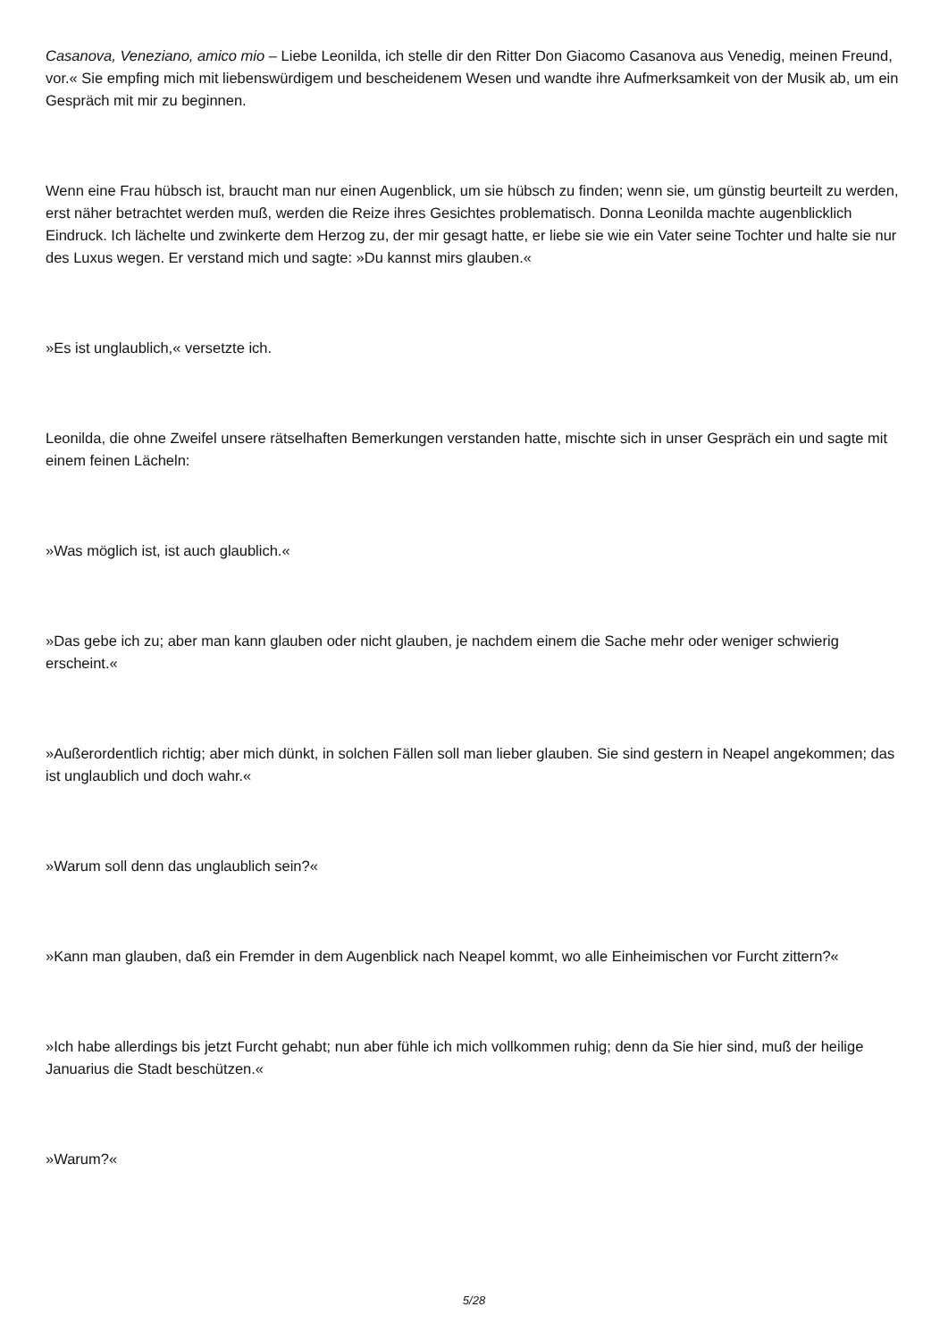Casanova, Veneziano, amico mio – Liebe Leonilda, ich stelle dir den Ritter Don Giacomo Casanova aus Venedig, meinen Freund, vor.« Sie empfing mich mit liebenswürdigem und bescheidenem Wesen und wandte ihre Aufmerksamkeit von der Musik ab, um ein Gespräch mit mir zu beginnen.
Wenn eine Frau hübsch ist, braucht man nur einen Augenblick, um sie hübsch zu finden; wenn sie, um günstig beurteilt zu werden, erst näher betrachtet werden muß, werden die Reize ihres Gesichtes problematisch. Donna Leonilda machte augenblicklich Eindruck. Ich lächelte und zwinkerte dem Herzog zu, der mir gesagt hatte, er liebe sie wie ein Vater seine Tochter und halte sie nur des Luxus wegen. Er verstand mich und sagte: »Du kannst mirs glauben.«
»Es ist unglaublich,« versetzte ich.
Leonilda, die ohne Zweifel unsere rätselhaften Bemerkungen verstanden hatte, mischte sich in unser Gespräch ein und sagte mit einem feinen Lächeln:
»Was möglich ist, ist auch glaublich.«
»Das gebe ich zu; aber man kann glauben oder nicht glauben, je nachdem einem die Sache mehr oder weniger schwierig erscheint.«
»Außerordentlich richtig; aber mich dünkt, in solchen Fällen soll man lieber glauben. Sie sind gestern in Neapel angekommen; das ist unglaublich und doch wahr.«
»Warum soll denn das unglaublich sein?«
»Kann man glauben, daß ein Fremder in dem Augenblick nach Neapel kommt, wo alle Einheimischen vor Furcht zittern?«
»Ich habe allerdings bis jetzt Furcht gehabt; nun aber fühle ich mich vollkommen ruhig; denn da Sie hier sind, muß der heilige Januarius die Stadt beschützen.«
»Warum?«
5/28